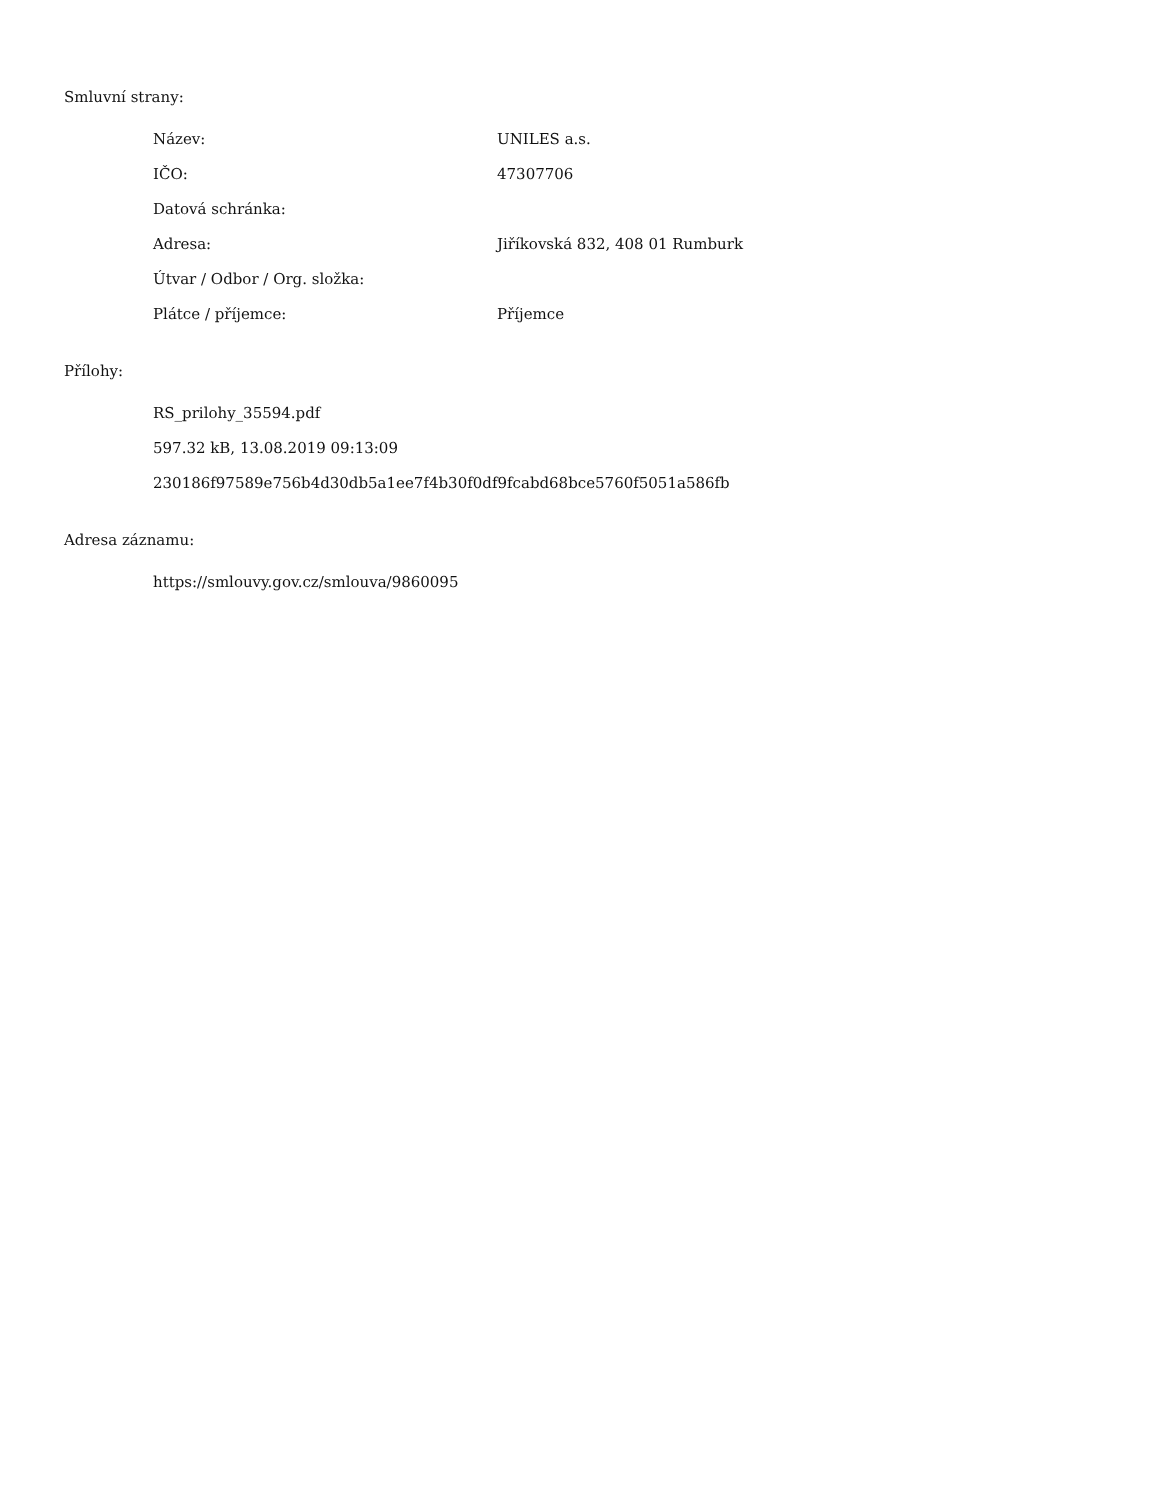Smluvní strany:
| Název: | UNILES a.s. |
| IČO: | 47307706 |
| Datová schránka: | |
| Adresa: | Jiříkovská 832, 408 01 Rumburk |
| Útvar / Odbor / Org. složka: | |
| Plátce / příjemce: | Příjemce |
Přílohy:
RS_prilohy_35594.pdf
597.32 kB, 13.08.2019 09:13:09
230186f97589e756b4d30db5a1ee7f4b30f0df9fcabd68bce5760f5051a586fb
Adresa záznamu:
https://smlouvy.gov.cz/smlouva/9860095